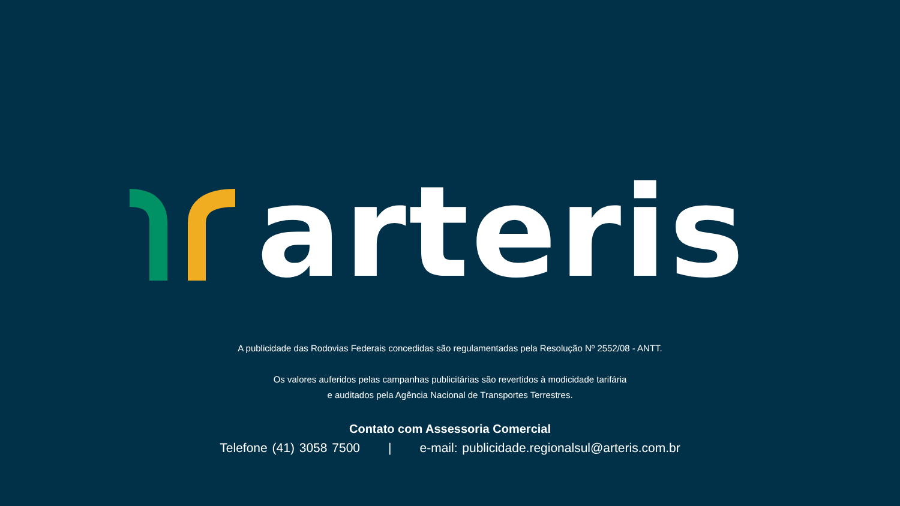arteris
A publicidade das Rodovias Federais concedidas são regulamentadas pela Resolução Nº 2552/08 - ANTT.
Os valores auferidos pelas campanhas publicitárias são revertidos à modicidade tarifária
e auditados pela Agência Nacional de Transportes Terrestres.
Contato com Assessoria Comercial
Telefone (41) 3058 7500 | e-mail: publicidade.regionalsul@arteris.com.br